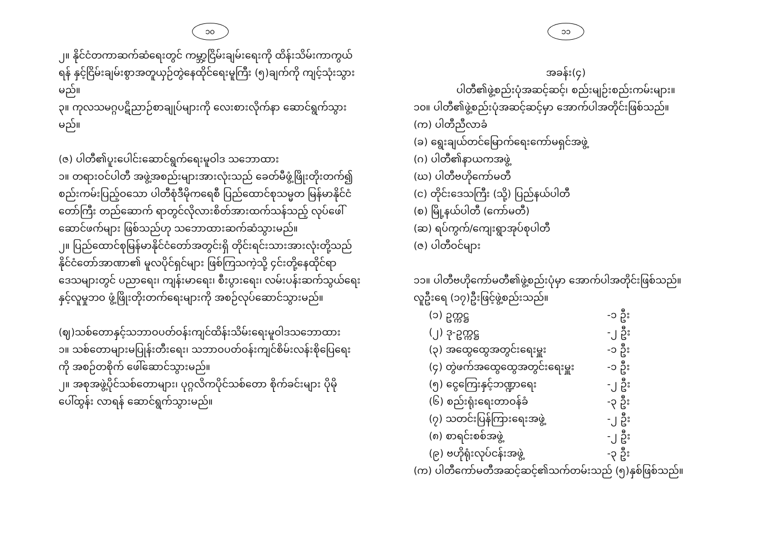၁၀
၂။ နိုင်ငံတကာဆက်ဆံရေးတွင် ကမ္ဘာ့ငြိမ်းချမ်းရေးကို ထိန်းသိမ်းကာကွယ်ရန် နှင့်ငြိမ်းချမ်းစွာအတူယှဉ်တွဲနေထိုင်ရေးမူကြီး (၅)ချက်ကို ကျင့်သုံးသွားမည်။
၃။ ကုလသမဂ္ဂပဋိညာဉ်စာချုပ်များကို လေးစားလိုက်နာ ဆောင်ရွက်သွားမည်။
(ဇ) ပါတီ၏ပူးပေါင်းဆောင်ရွက်ရေးမူဝါဒ သဘောထား
၁။ တရားဝင်ပါတီ အဖွဲ့အစည်းများအားလုံးသည် ခေတ်မီဖွံ့ဖြိုးတိုးတက်၍ စည်းကမ်းပြည့်ဝသော ပါတီစုံဒီမိုကရေစီ ပြည်ထောင်စုသမ္မတ မြန်မာနိုင်ငံတော်ကြီး တည်ဆောက် ရာတွင်လိုလားစိတ်အားထက်သန်သည့် လုပ်ဖေါ် ဆောင်ဖက်များ ဖြစ်သည်ဟု သဘောထားဆက်ဆံသွားမည်။
၂။ ပြည်ထောင်စုမြန်မာနိုင်ငံတော်အတွင်းရှိ တိုင်းရင်းသားအားလုံးတို့သည် နိုင်ငံတော်အာဏာ၏ မူလပိုင်ရှင်များ ဖြစ်ကြသကဲ့သို့ ၄င်းတို့နေထိုင်ရာ ဒေသများတွင် ပညာရေး၊ ကျန်းမာရေး၊ စီးပွားရေး၊ လမ်းပန်းဆက်သွယ်ရေး နှင့်လူမှုဘဝ ဖွံ့ဖြိုးတိုးတက်ရေးများကို အစဉ်လုပ်ဆောင်သွားမည်။
(ဈ)သစ်တောနှင့်သဘာဝပတ်ဝန်းကျင်ထိန်းသိမ်းရေးမူဝါဒသဘောထား
၁။ သစ်တောများမပြုန်းတီးရေး၊ သဘာဝပတ်ဝန်းကျင်စိမ်းလန်းစိုပြေရေးကို အစဉ်တစိုက် ဖေါ်ဆောင်သွားမည်။
၂။ အစုအဖွဲ့ပိုင်သစ်တောများ၊ ပုဂ္ဂလိကပိုင်သစ်တော စိုက်ခင်းများ ပိုမိုပေါ်ထွန်း လာရန် ဆောင်ရွက်သွားမည်။
၁၁
အခန်း(၄)
ပါတီ၏ဖွဲ့စည်းပုံအဆင့်ဆင့်၊ စည်းမျဉ်းစည်းကမ်းများ။
၁၀။ ပါတီ၏ဖွဲ့စည်းပုံအဆင့်ဆင့်မှာ အောက်ပါအတိုင်းဖြစ်သည်။
(က) ပါတီညီလာခံ
(ခ) ရွေးချယ်တင်မြောက်ရေးကော်မရှင်အဖွဲ့
(ဂ) ပါတီ၏နာယကအဖွဲ့
(ဃ) ပါတီဗဟိုကော်မတီ
(င) တိုင်းဒေသကြီး (သို့) ပြည်နယ်ပါတီ
(စ) မြို့နယ်ပါတီ (ကော်မတီ)
(ဆ) ရပ်ကွက်/ကျေးရွာအုပ်စုပါတီ
(ဇ) ပါတီဝင်များ
၁၁။ ပါတီဗဟိုကော်မတီ၏ဖွဲ့စည်းပုံမှာ အောက်ပါအတိုင်းဖြစ်သည်။ လူဦးရေ (၁၇)ဦးဖြင့်ဖွဲ့စည်းသည်။
(၁) ဥက္ကဋ္ဌ -၁ ဦး
(၂) ဒု-ဥက္ကဋ္ဌ -၂ ဦး
(၃) အထွေထွေအတွင်းရေးမှူး -၁ ဦး
(၄) တွဲဖက်အထွေထွေအတွင်းရေးမှူး -၁ ဦး
(၅) ငွေကြေးနှင့်ဘဏ္ဍာရေး -၂ ဦး
(၆) စည်းရုံးရေးတာဝန်ခံ -၃ ဦး
(၇) သတင်းပြန်ကြားရေးအဖွဲ့ -၂ ဦး
(၈) စာရင်းစစ်အဖွဲ့ -၂ ဦး
(၉) ဗဟိုရုံးလုပ်ငန်းအဖွဲ့ -၃ ဦး
(က) ပါတီကော်မတီအဆင့်ဆင့်၏သက်တမ်းသည် (၅)နှစ်ဖြစ်သည်။